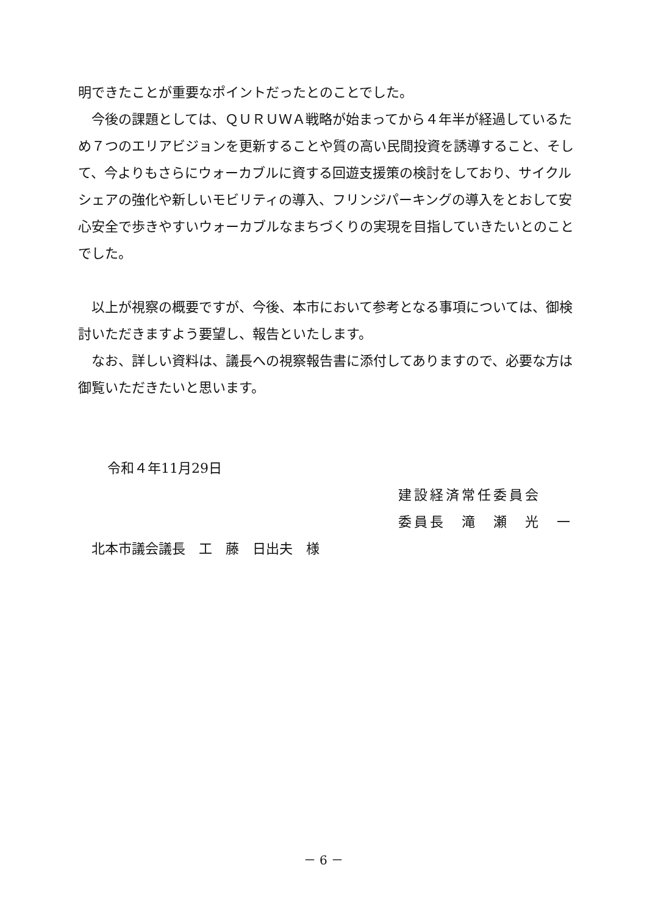明できたことが重要なポイントだったとのことでした。
今後の課題としては、ＱＵＲＵＷＡ戦略が始まってから４年半が経過しているため７つのエリアビジョンを更新することや質の高い民間投資を誘導すること、そして、今よりもさらにウォーカブルに資する回遊支援策の検討をしており、サイクルシェアの強化や新しいモビリティの導入、フリンジパーキングの導入をとおして安心安全で歩きやすいウォーカブルなまちづくりの実現を目指していきたいとのことでした。
以上が視察の概要ですが、今後、本市において参考となる事項については、御検討いただきますよう要望し、報告といたします。
なお、詳しい資料は、議長への視察報告書に添付してありますので、必要な方は御覧いただきたいと思います。
令和４年11月29日
建設経済常任委員会
委員長　滝　瀬　光　一
北本市議会議長　工　藤　日出夫　様
－ 6 －